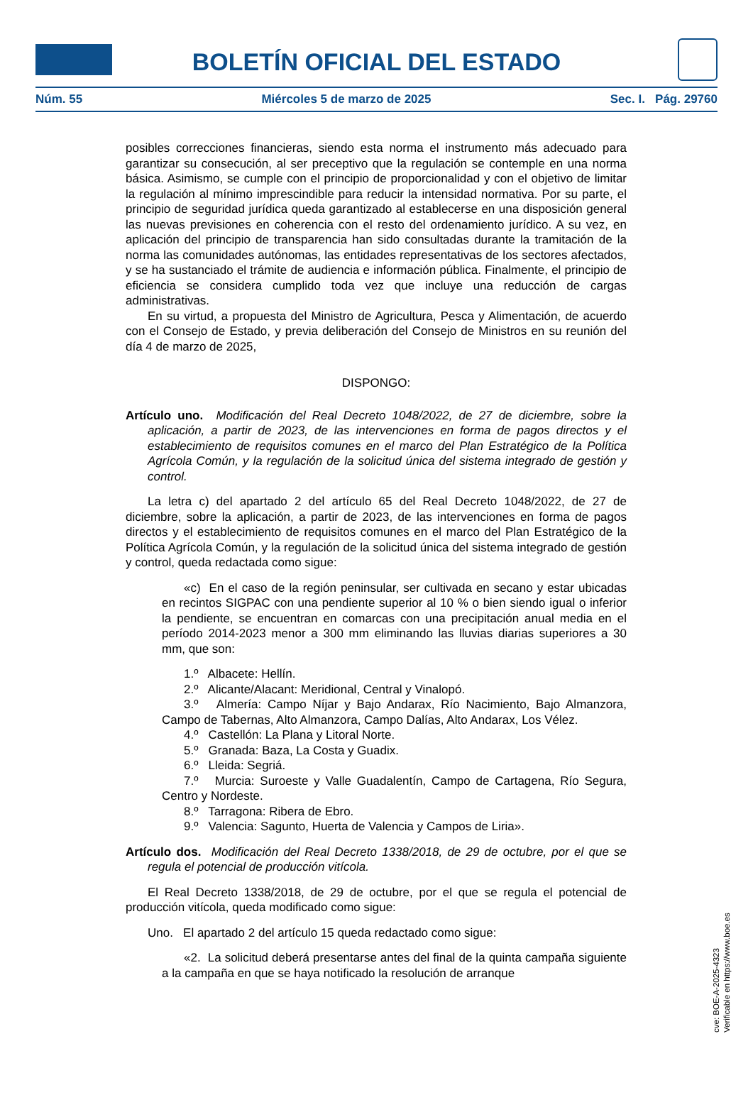BOLETÍN OFICIAL DEL ESTADO
Núm. 55 Miércoles 5 de marzo de 2025 Sec. I. Pág. 29760
posibles correcciones financieras, siendo esta norma el instrumento más adecuado para garantizar su consecución, al ser preceptivo que la regulación se contemple en una norma básica. Asimismo, se cumple con el principio de proporcionalidad y con el objetivo de limitar la regulación al mínimo imprescindible para reducir la intensidad normativa. Por su parte, el principio de seguridad jurídica queda garantizado al establecerse en una disposición general las nuevas previsiones en coherencia con el resto del ordenamiento jurídico. A su vez, en aplicación del principio de transparencia han sido consultadas durante la tramitación de la norma las comunidades autónomas, las entidades representativas de los sectores afectados, y se ha sustanciado el trámite de audiencia e información pública. Finalmente, el principio de eficiencia se considera cumplido toda vez que incluye una reducción de cargas administrativas.
En su virtud, a propuesta del Ministro de Agricultura, Pesca y Alimentación, de acuerdo con el Consejo de Estado, y previa deliberación del Consejo de Ministros en su reunión del día 4 de marzo de 2025,
DISPONGO:
Artículo uno. Modificación del Real Decreto 1048/2022, de 27 de diciembre, sobre la aplicación, a partir de 2023, de las intervenciones en forma de pagos directos y el establecimiento de requisitos comunes en el marco del Plan Estratégico de la Política Agrícola Común, y la regulación de la solicitud única del sistema integrado de gestión y control.
La letra c) del apartado 2 del artículo 65 del Real Decreto 1048/2022, de 27 de diciembre, sobre la aplicación, a partir de 2023, de las intervenciones en forma de pagos directos y el establecimiento de requisitos comunes en el marco del Plan Estratégico de la Política Agrícola Común, y la regulación de la solicitud única del sistema integrado de gestión y control, queda redactada como sigue:
«c) En el caso de la región peninsular, ser cultivada en secano y estar ubicadas en recintos SIGPAC con una pendiente superior al 10 % o bien siendo igual o inferior la pendiente, se encuentran en comarcas con una precipitación anual media en el período 2014-2023 menor a 300 mm eliminando las lluvias diarias superiores a 30 mm, que son:
1.º Albacete: Hellín.
2.º Alicante/Alacant: Meridional, Central y Vinalopó.
3.º Almería: Campo Níjar y Bajo Andarax, Río Nacimiento, Bajo Almanzora, Campo de Tabernas, Alto Almanzora, Campo Dalías, Alto Andarax, Los Vélez.
4.º Castellón: La Plana y Litoral Norte.
5.º Granada: Baza, La Costa y Guadix.
6.º Lleida: Segriá.
7.º Murcia: Suroeste y Valle Guadalentín, Campo de Cartagena, Río Segura, Centro y Nordeste.
8.º Tarragona: Ribera de Ebro.
9.º Valencia: Sagunto, Huerta de Valencia y Campos de Liria».
Artículo dos. Modificación del Real Decreto 1338/2018, de 29 de octubre, por el que se regula el potencial de producción vitícola.
El Real Decreto 1338/2018, de 29 de octubre, por el que se regula el potencial de producción vitícola, queda modificado como sigue:
Uno. El apartado 2 del artículo 15 queda redactado como sigue:
«2. La solicitud deberá presentarse antes del final de la quinta campaña siguiente a la campaña en que se haya notificado la resolución de arranque
cve: BOE-A-2025-4323
Verificable en https://www.boe.es